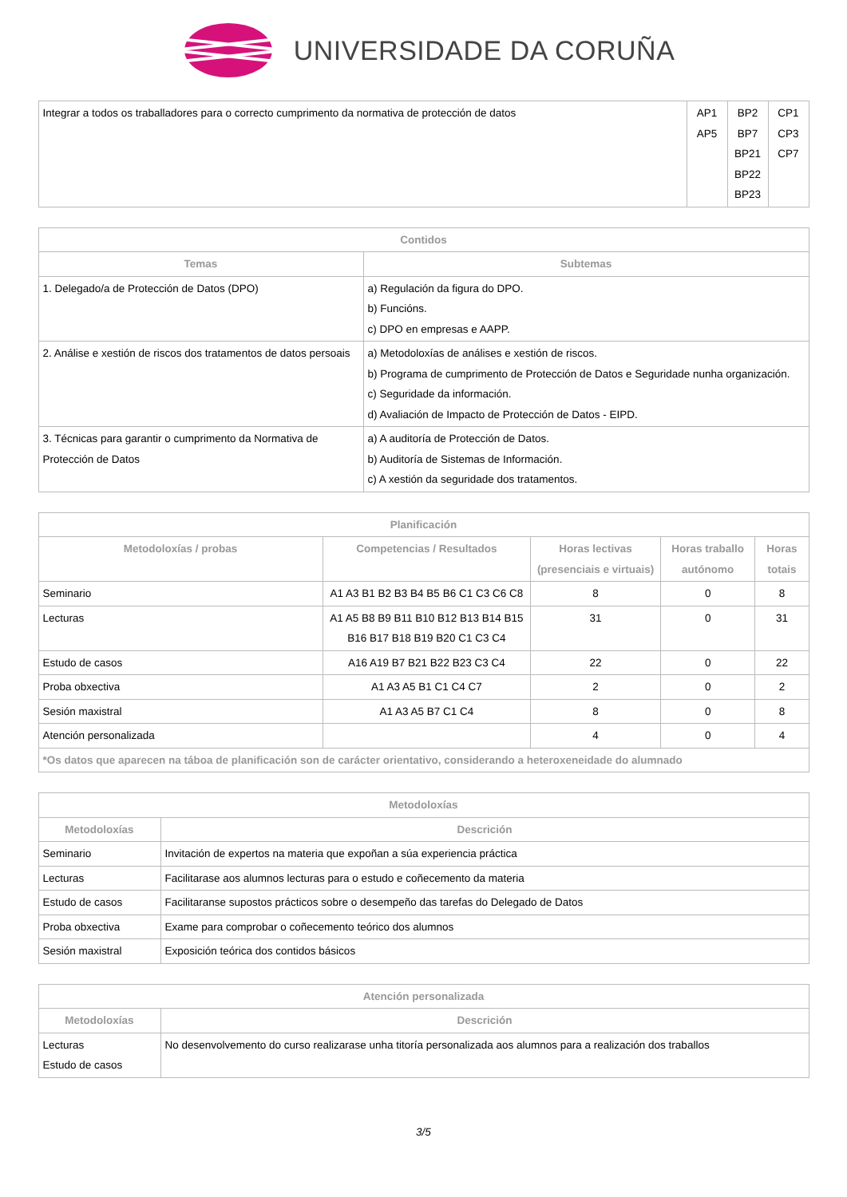UNIVERSIDADE DA CORUÑA
| Integrar a todos os traballadores para o correcto cumprimento da normativa de protección de datos | AP1 AP5 | BP2 BP7 BP21 BP22 BP23 | CP1 CP3 CP7 |
| Contidos | |
| --- | --- |
| Temas | Subtemas |
| 1. Delegado/a de Protección de Datos (DPO) | a) Regulación da figura do DPO. b) Funcións. c) DPO en empresas e AAPP. |
| 2. Análise e xestión de riscos dos tratamentos de datos persoais | a) Metodoloxías de análises e xestión de riscos. b) Programa de cumprimento de Protección de Datos e Seguridade nunha organización. c) Seguridade da información. d) Avaliación de Impacto de Protección de Datos - EIPD. |
| 3. Técnicas para garantir o cumprimento da Normativa de Protección de Datos | a) A auditoría de Protección de Datos. b) Auditoría de Sistemas de Información. c) A xestión da seguridade dos tratamentos. |
| Planificación | | | | |
| --- | --- | --- | --- | --- |
| Metodoloxías / probas | Competencias / Resultados | Horas lectivas (presenciais e virtuais) | Horas traballo autónomo | Horas totais |
| Seminario | A1 A3 B1 B2 B3 B4 B5 B6 C1 C3 C6 C8 | 8 | 0 | 8 |
| Lecturas | A1 A5 B8 B9 B11 B10 B12 B13 B14 B15 B16 B17 B18 B19 B20 C1 C3 C4 | 31 | 0 | 31 |
| Estudo de casos | A16 A19 B7 B21 B22 B23 C3 C4 | 22 | 0 | 22 |
| Proba obxectiva | A1 A3 A5 B1 C1 C4 C7 | 2 | 0 | 2 |
| Sesión maxistral | A1 A3 A5 B7 C1 C4 | 8 | 0 | 8 |
| Atención personalizada | | 4 | 0 | 4 |
| *Os datos que aparecen na táboa de planificación son de carácter orientativo, considerando a heteroxeneidade do alumnado | | | | |
| Metodoloxías | |
| --- | --- |
| Metodoloxías | Descrición |
| Seminario | Invitación de expertos na materia que expoñan a súa experiencia práctica |
| Lecturas | Facilitarase aos alumnos lecturas para o estudo e coñecemento da materia |
| Estudo de casos | Facilitaranse supostos prácticos sobre o desempeño das tarefas do Delegado de Datos |
| Proba obxectiva | Exame para comprobar o coñecemento teórico dos alumnos |
| Sesión maxistral | Exposición teórica dos contidos básicos |
| Atención personalizada | |
| --- | --- |
| Metodoloxías | Descrición |
| Lecturas Estudo de casos | No desenvolvemento do curso realizarase unha titoría personalizada aos alumnos para a realización dos traballos |
3/5